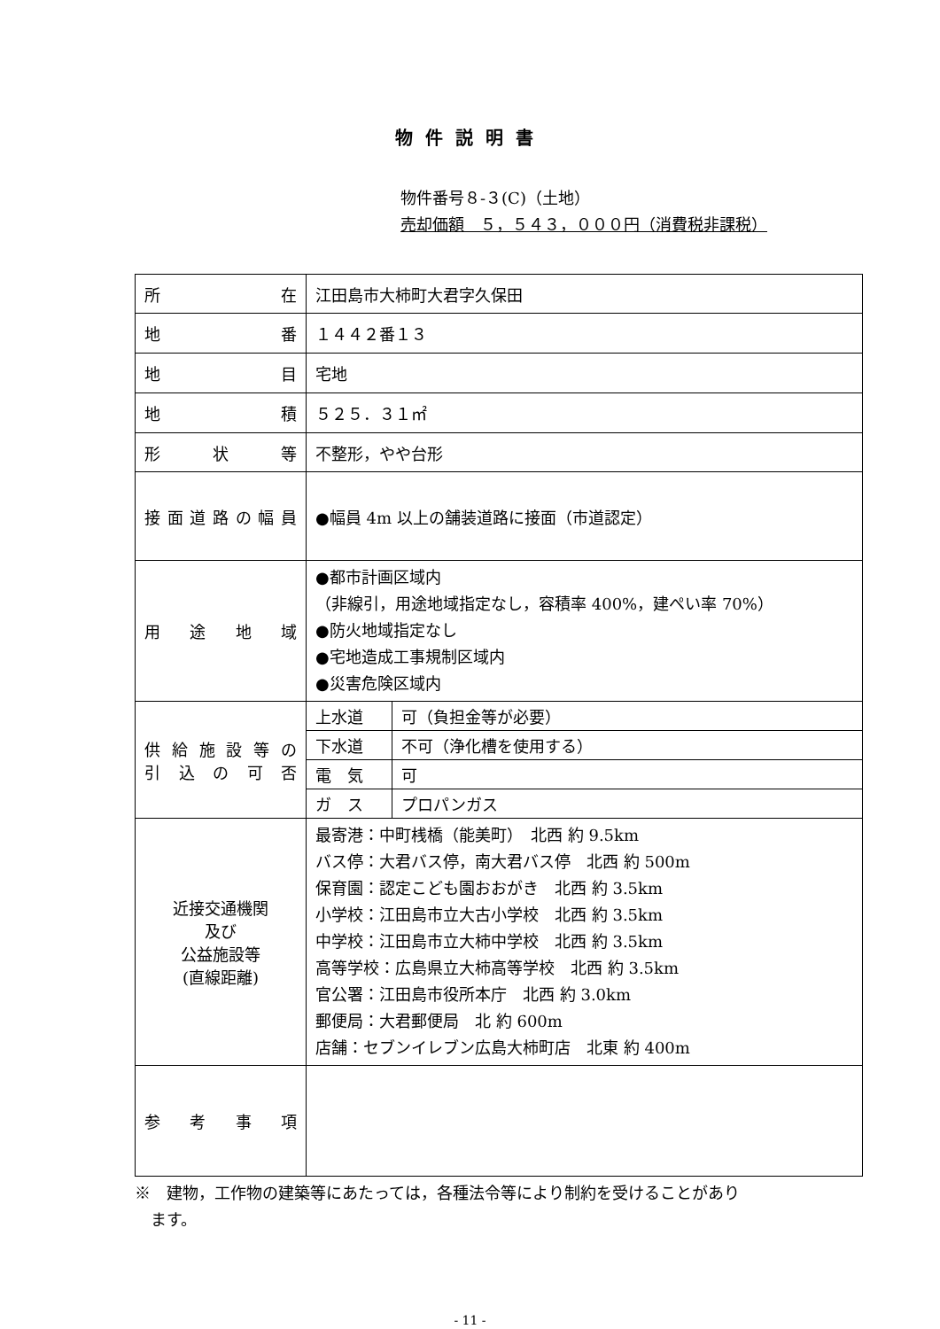物件説明書
物件番号８-３(C)（土地）
売却価額　５，５４３，０００円（消費税非課税）
| 所 在 | 江田島市大柿町大君字久保田 |
| 地 番 | １４４２番１３ |
| 地 目 | 宅地 |
| 地 積 | ５２５．３１㎡ |
| 形 状 等 | 不整形，やや台形 |
| 接面道路の幅員 | ●幅員 4m 以上の舗装道路に接面（市道認定） |
| 用 途 地 域 | ●都市計画区域内 （非線引，用途地域指定なし，容積率 400%，建ぺい率 70%） ●防火地域指定なし ●宅地造成工事規制区域内 ●災害危険区域内 |
| 供給施設等の 引込の可否 | / 上水道 / 可（負担金等が必要） / / 下水道 / 不可（浄化槽を使用する） / / 電 気 / 可 / / ガ ス / プロパンガス / |
| 近接交通機関 及び 公益施設等 (直線距離) | 最寄港：中町桟橋（能美町） 北西 約 9.5km バス停：大君バス停，南大君バス停 北西 約 500m 保育園：認定こども園おおがき 北西 約 3.5km 小学校：江田島市立大古小学校 北西 約 3.5km 中学校：江田島市立大柿中学校 北西 約 3.5km 高等学校：広島県立大柿高等学校 北西 約 3.5km 官公署：江田島市役所本庁 北西 約 3.0km 郵便局：大君郵便局 北 約 600m 店舗：セブンイレブン広島大柿町店 北東 約 400m |
| 参 考 事 項 | |
※　建物，工作物の建築等にあたっては，各種法令等により制約を受けることがあり
　ます。
- 11 -